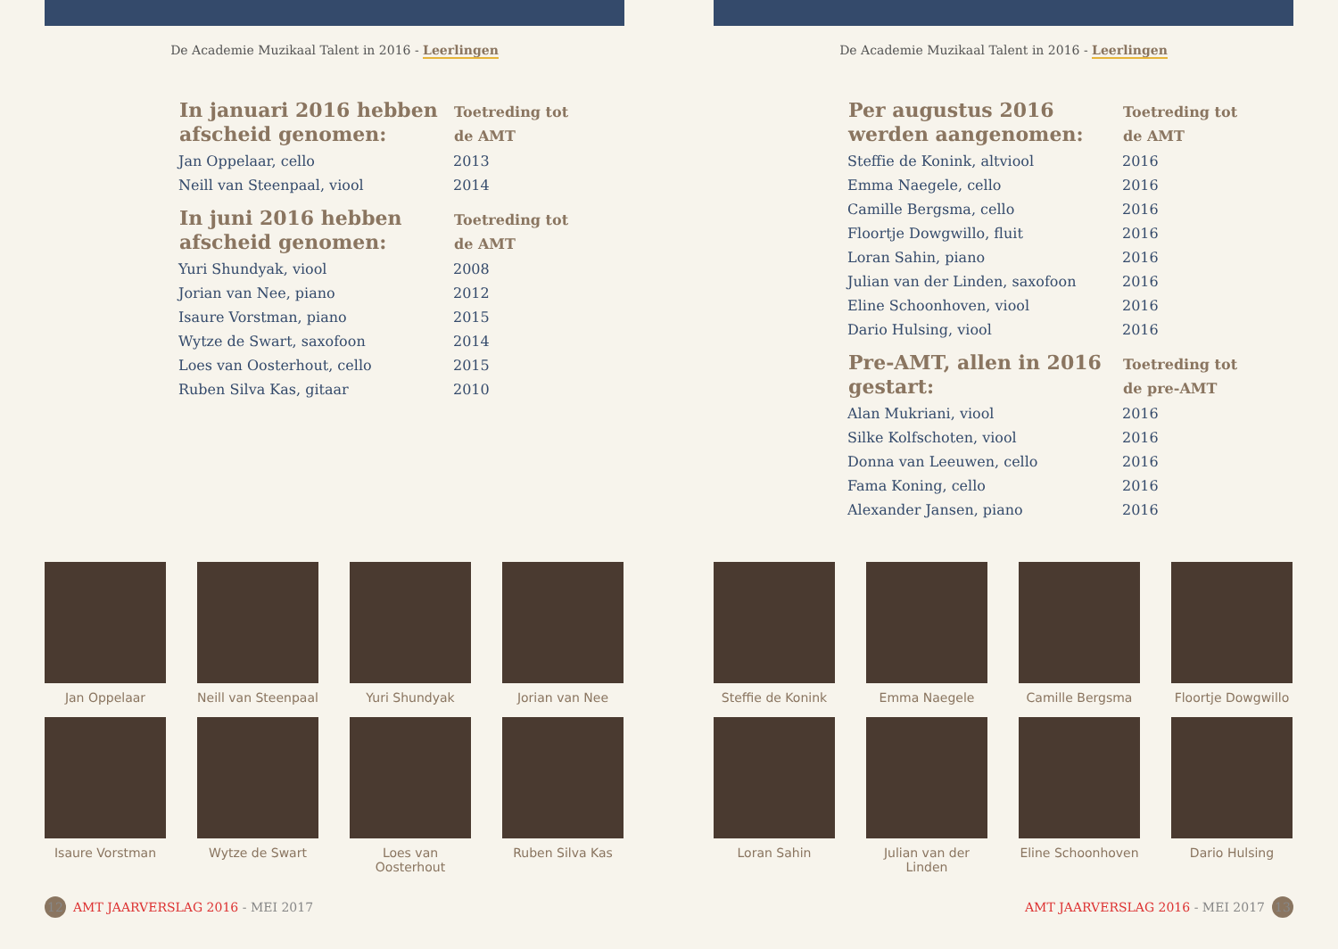De Academie Muzikaal Talent in 2016 - Leerlingen
| In januari 2016 hebben afscheid genomen: | Toetreding tot de AMT |
| --- | --- |
| Jan Oppelaar, cello | 2013 |
| Neill van Steenpaal, viool | 2014 |
| In juni 2016 hebben afscheid genomen: | Toetreding tot de AMT |
| Yuri Shundyak, viool | 2008 |
| Jorian van Nee, piano | 2012 |
| Isaure Vorstman, piano | 2015 |
| Wytze de Swart, saxofoon | 2014 |
| Loes van Oosterhout, cello | 2015 |
| Ruben Silva Kas, gitaar | 2010 |
Jan Oppelaar
Neill van Steenpaal
Yuri Shundyak
Jorian van Nee
Isaure Vorstman
Wytze de Swart
Loes van Oosterhout
Ruben Silva Kas
12 AMT JAARVERSLAG 2016 - MEI 2017
De Academie Muzikaal Talent in 2016 - Leerlingen
| Per augustus 2016 werden aangenomen: | Toetreding tot de AMT |
| --- | --- |
| Steffie de Konink, altviool | 2016 |
| Emma Naegele, cello | 2016 |
| Camille Bergsma, cello | 2016 |
| Floortje Dowgwillo, fluit | 2016 |
| Loran Sahin, piano | 2016 |
| Julian van der Linden, saxofoon | 2016 |
| Eline Schoonhoven, viool | 2016 |
| Dario Hulsing, viool | 2016 |
| Pre-AMT, allen in 2016 gestart: | Toetreding tot de pre-AMT |
| Alan Mukriani, viool | 2016 |
| Silke Kolfschoten, viool | 2016 |
| Donna van Leeuwen, cello | 2016 |
| Fama Koning, cello | 2016 |
| Alexander Jansen, piano | 2016 |
Steffie de Konink
Emma Naegele
Camille Bergsma
Floortje Dowgwillo
Loran Sahin
Julian van der Linden
Eline Schoonhoven
Dario Hulsing
AMT JAARVERSLAG 2016 - MEI 2017 13